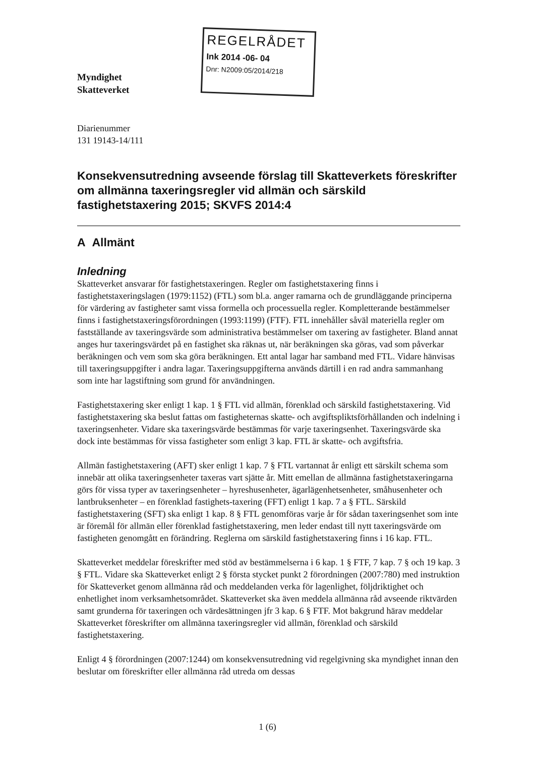Myndighet
Skatteverket
REGELRÅDET
Ink 2014 -06- 04
Dnr: N2009:05/2014/218
Diarienummer
131 19143-14/111
Konsekvensutredning avseende förslag till Skatteverkets föreskrifter om allmänna taxeringsregler vid allmän och särskild fastighetstaxering 2015; SKVFS 2014:4
A Allmänt
Inledning
Skatteverket ansvarar för fastighetstaxeringen. Regler om fastighetstaxering finns i fastighetstaxeringslagen (1979:1152) (FTL) som bl.a. anger ramarna och de grundläggande principerna för värdering av fastigheter samt vissa formella och processuella regler. Kompletterande bestämmelser finns i fastighetstaxeringsförordningen (1993:1199) (FTF). FTL innehåller såväl materiella regler om fastställande av taxeringsvärde som administrativa bestämmelser om taxering av fastigheter. Bland annat anges hur taxeringsvärdet på en fastighet ska räknas ut, när beräkningen ska göras, vad som påverkar beräkningen och vem som ska göra beräkningen. Ett antal lagar har samband med FTL. Vidare hänvisas till taxeringsuppgifter i andra lagar. Taxeringsuppgifterna används därtill i en rad andra sammanhang som inte har lagstiftning som grund för användningen.
Fastighetstaxering sker enligt 1 kap. 1 § FTL vid allmän, förenklad och särskild fastighetstaxering. Vid fastighetstaxering ska beslut fattas om fastigheternas skatte- och avgiftspliktsförhållanden och indelning i taxeringsenheter. Vidare ska taxeringsvärde bestämmas för varje taxeringsenhet. Taxeringsvärde ska dock inte bestämmas för vissa fastigheter som enligt 3 kap. FTL är skatte- och avgiftsfria.
Allmän fastighetstaxering (AFT) sker enligt 1 kap. 7 § FTL vartannat år enligt ett särskilt schema som innebär att olika taxeringsenheter taxeras vart sjätte år. Mitt emellan de allmänna fastighetstaxeringarna görs för vissa typer av taxeringsenheter – hyreshusenheter, ägarlägenhetsenheter, småhusenheter och lantbruksenheter – en förenklad fastighets-taxering (FFT) enligt 1 kap. 7 a § FTL. Särskild fastighetstaxering (SFT) ska enligt 1 kap. 8 § FTL genomföras varje år för sådan taxeringsenhet som inte är föremål för allmän eller förenklad fastighetstaxering, men leder endast till nytt taxeringsvärde om fastigheten genomgått en förändring. Reglerna om särskild fastighetstaxering finns i 16 kap. FTL.
Skatteverket meddelar föreskrifter med stöd av bestämmelserna i 6 kap. 1 § FTF, 7 kap. 7 § och 19 kap. 3 § FTL. Vidare ska Skatteverket enligt 2 § första stycket punkt 2 förordningen (2007:780) med instruktion för Skatteverket genom allmänna råd och meddelanden verka för lagenlighet, följdriktighet och enhetlighet inom verksamhetsområdet. Skatteverket ska även meddela allmänna råd avseende riktvärden samt grunderna för taxeringen och värdesättningen jfr 3 kap. 6 § FTF. Mot bakgrund härav meddelar Skatteverket föreskrifter om allmänna taxeringsregler vid allmän, förenklad och särskild fastighetstaxering.
Enligt 4 § förordningen (2007:1244) om konsekvensutredning vid regelgivning ska myndighet innan den beslutar om föreskrifter eller allmänna råd utreda om dessas
1 (6)